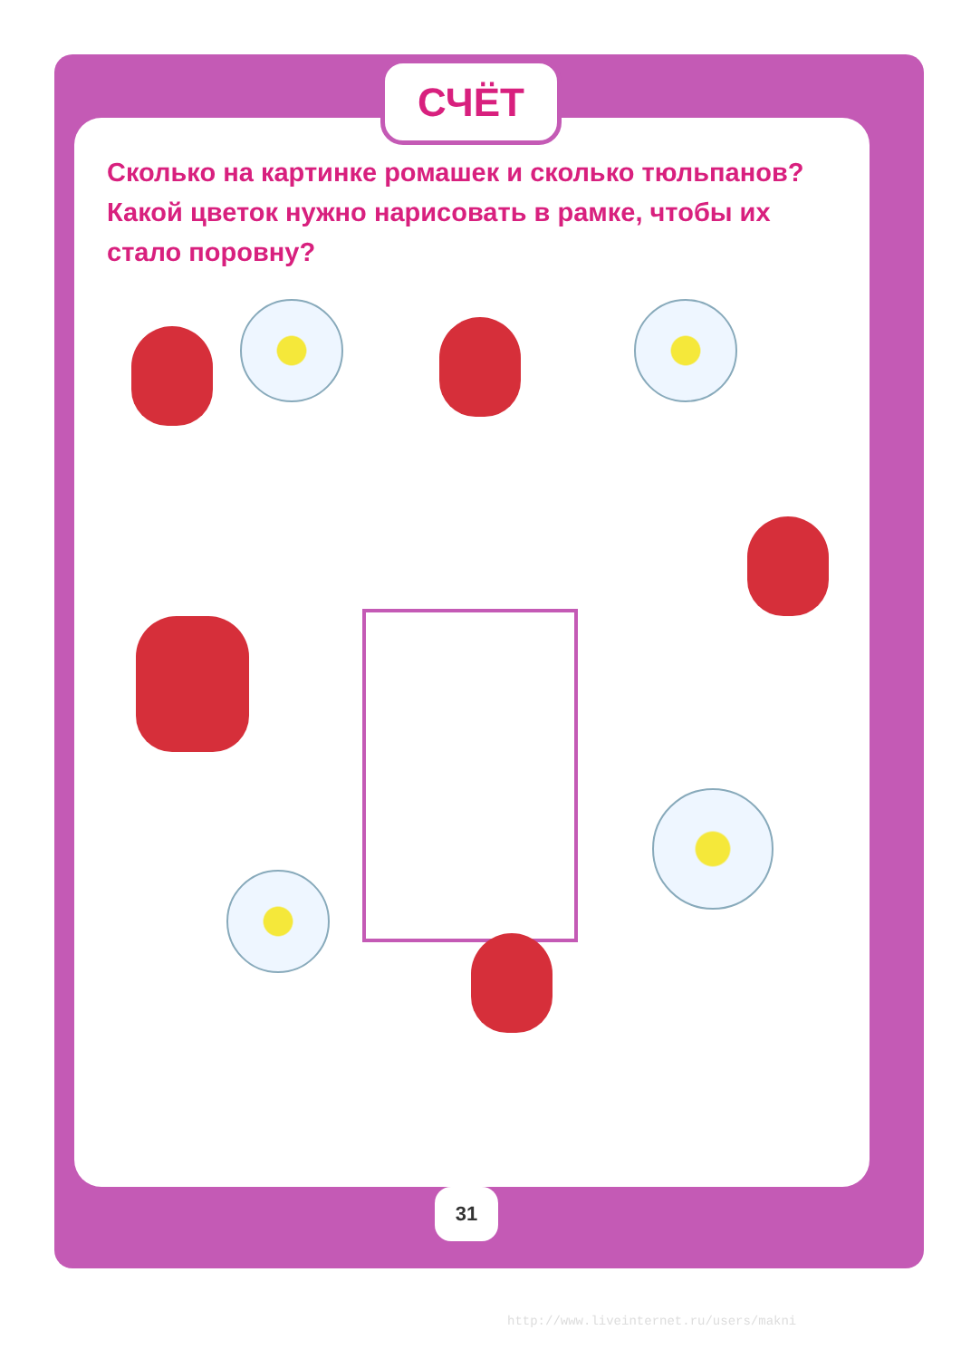СЧЁТ
Сколько на картинке ромашек и сколько тюльпанов? Какой цветок нужно нарисовать в рамке, чтобы их стало поровну?
31
http://www.liveinternet.ru/users/makni